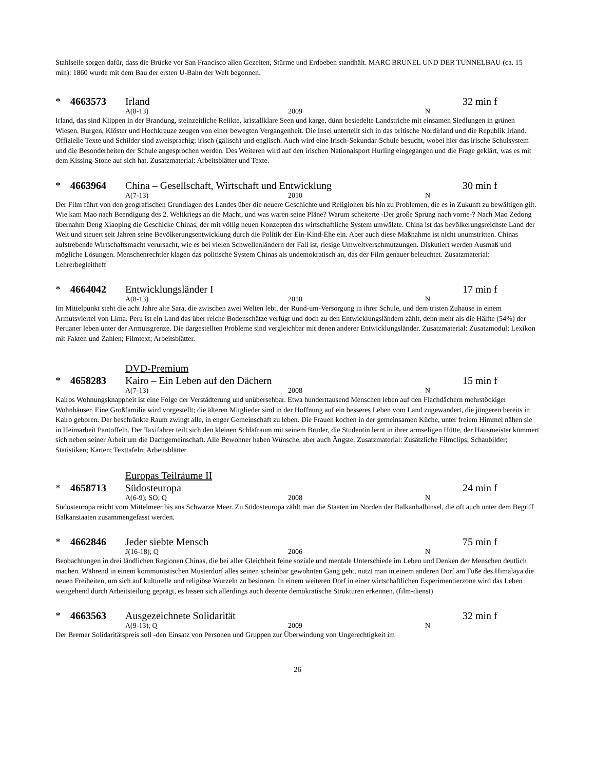Stahlseile sorgen dafür, dass die Brücke vor San Francisco allen Gezeiten, Stürme und Erdbeben standhält. MARC BRUNEL UND DER TUNNELBAU (ca. 15 min): 1860 wurde mit dem Bau der ersten U-Bahn der Welt begonnen.
* 4663573 Irland 32 min f
A(8-13) 2009 N
Irland, das sind Klippen in der Brandung, steinzeitliche Relikte, kristallklare Seen und karge, dünn besiedelte Landstriche mit einsamen Siedlungen in grünen Wiesen. Burgen, Klöster und Hochkreuze zeugen von einer bewegten Vergangenheit. Die Insel unterteilt sich in das britische Nordirland und die Republik Irland. Offizielle Texte und Schilder sind zweisprachig: irisch (gälisch) und englisch. Auch wird eine Irisch-Sekundar-Schule besucht, wobei hier das irische Schulsystem und die Besonderheiten der Schule angesprochen werden. Des Weiteren wird auf den irischen Nationalsport Hurling eingegangen und die Frage geklärt, was es mit dem Kissing-Stone auf sich hat. Zusatzmaterial: Arbeitsblätter und Texte.
* 4663964 China – Gesellschaft, Wirtschaft und Entwicklung 30 min f
A(7-13) 2010 N
Der Film führt von den geografischen Grundlagen des Landes über die neuere Geschichte und Religionen bis hin zu Problemen, die es in Zukunft zu bewältigen gilt. Wie kam Mao nach Beendigung des 2. Weltkriegs an die Macht, und was waren seine Pläne? Warum scheiterte -Der große Sprung nach vorne-? Nach Mao Zedong übernahm Deng Xiaoping die Geschicke Chinas, der mit völlig neuen Konzepten das wirtschaftliche System umwälzte. China ist das bevölkerungsreichste Land der Welt und steuert seit Jahren seine Bevölkerungsentwicklung durch die Politik der Ein-Kind-Ehe ein. Aber auch diese Maßnahme ist nicht unumstritten. Chinas aufstrebende Wirtschaftsmacht verursacht, wie es bei vielen Schwellenländern der Fall ist, riesige Umweltverschmutzungen. Diskutiert werden Ausmaß und mögliche Lösungen. Menschenrechtler klagen das politische System Chinas als undemokratisch an, das der Film genauer beleuchtet. Zusatzmaterial: Lehrerbegleitheft
* 4664042 Entwicklungsländer I 17 min f
A(8-13) 2010 N
Im Mittelpunkt steht die acht Jahre alte Sara, die zwischen zwei Welten lebt, der Rund-um-Versorgung in ihrer Schule, und dem tristen Zuhause in einem Armutsviertel von Lima. Peru ist ein Land das über reiche Bodenschätze verfügt und doch zu den Entwicklungsländern zählt, denn mehr als die Hälfte (54%) der Peruaner leben unter der Armutsgrenze. Die dargestellten Probleme sind vergleichbar mit denen anderer Entwicklungsländer. Zusatzmaterial: Zusatzmodul; Lexikon mit Fakten und Zahlen; Filmtext; Arbeitsblätter.
DVD-Premium
* 4658283 Kairo – Ein Leben auf den Dächern 15 min f
A(7-13) 2008 N
Kairos Wohnungsknappheit ist eine Folge der Verstädterung und unübersehbar. Etwa hunderttausend Menschen leben auf den Flachdächern mehrstöckiger Wohnhäuser. Eine Großfamilie wird vorgestellt; die älteren Mitglieder sind in der Hoffnung auf ein besseres Leben vom Land zugewandert, die jüngeren bereits in Kairo geboren. Der beschränkte Raum zwingt alle, in enger Gemeinschaft zu leben. Die Frauen kochen in der gemeinsamen Küche, unter freiem Himmel nähen sie in Heimarbeit Pantoffeln. Der Taxifahrer teilt sich den kleinen Schlafraum mit seinem Bruder, die Studentin lernt in ihrer armseligen Hütte, der Hausmeister kümmert sich neben seiner Arbeit um die Dachgemeinschaft. Alle Bewohner haben Wünsche, aber auch Ängste. Zusatzmaterial: Zusätzliche Filmclips; Schaubilder; Statistiken; Karten; Texttafeln; Arbeitsblätter.
Europas Teilräume II
* 4658713 Südosteuropa 24 min f
A(6-9); SO; Q 2008 N
Südosteuropa reicht vom Mittelmeer bis ans Schwarze Meer. Zu Südosteuropa zählt man die Staaten im Norden der Balkanhalbinsel, die oft auch unter dem Begriff Balkanstaaten zusammengefasst werden.
* 4662846 Jeder siebte Mensch 75 min f
J(16-18); Q 2006 N
Beobachtungen in drei ländlichen Regionen Chinas, die bei aller Gleichheit feine soziale und mentale Unterschiede im Leben und Denken der Menschen deutlich machen. Während in einem kommunistischen Musterdorf alles seinen scheinbar gewohnten Gang geht, nutzt man in einem anderen Dorf am Fuße des Himalaya die neuen Freiheiten, um sich auf kulturelle und religiöse Wurzeln zu besinnen. In einem weiteren Dorf in einer wirtschaftlichen Experimentierzone wird das Leben weitgehend durch Arbeitsteilung geprägt, es lassen sich allerdings auch dezente demokratische Strukturen erkennen. (film-dienst)
* 4663563 Ausgezeichnete Solidarität 32 min f
A(9-13); Q 2009 N
Der Bremer Solidaritätspreis soll -den Einsatz von Personen und Gruppen zur Überwindung von Ungerechtigkeit im
26